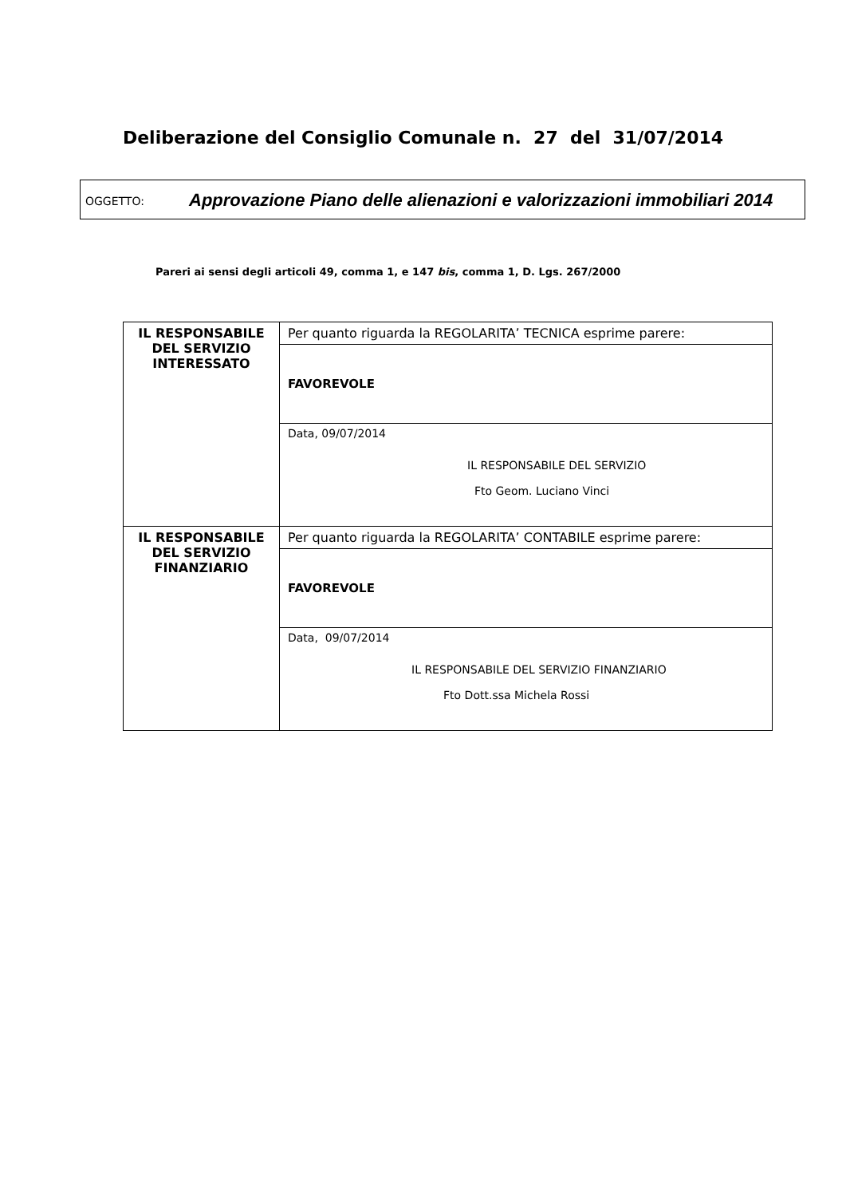Deliberazione del Consiglio Comunale n. 27 del 31/07/2014
OGGETTO:
Approvazione Piano delle alienazioni e valorizzazioni immobiliari 2014
Pareri ai sensi degli articoli 49, comma 1, e 147 bis, comma 1, D. Lgs. 267/2000
| IL RESPONSABILE DEL SERVIZIO INTERESSATO | Per quanto riguarda la REGOLARITA’ TECNICA esprime parere: |
| | FAVOREVOLE |
| | Data, 09/07/2014 IL RESPONSABILE DEL SERVIZIO Fto Geom. Luciano Vinci |
| IL RESPONSABILE DEL SERVIZIO FINANZIARIO | Per quanto riguarda la REGOLARITA’ CONTABILE esprime parere: |
| | FAVOREVOLE |
| | Data, 09/07/2014 IL RESPONSABILE DEL SERVIZIO FINANZIARIO Fto Dott.ssa Michela Rossi |